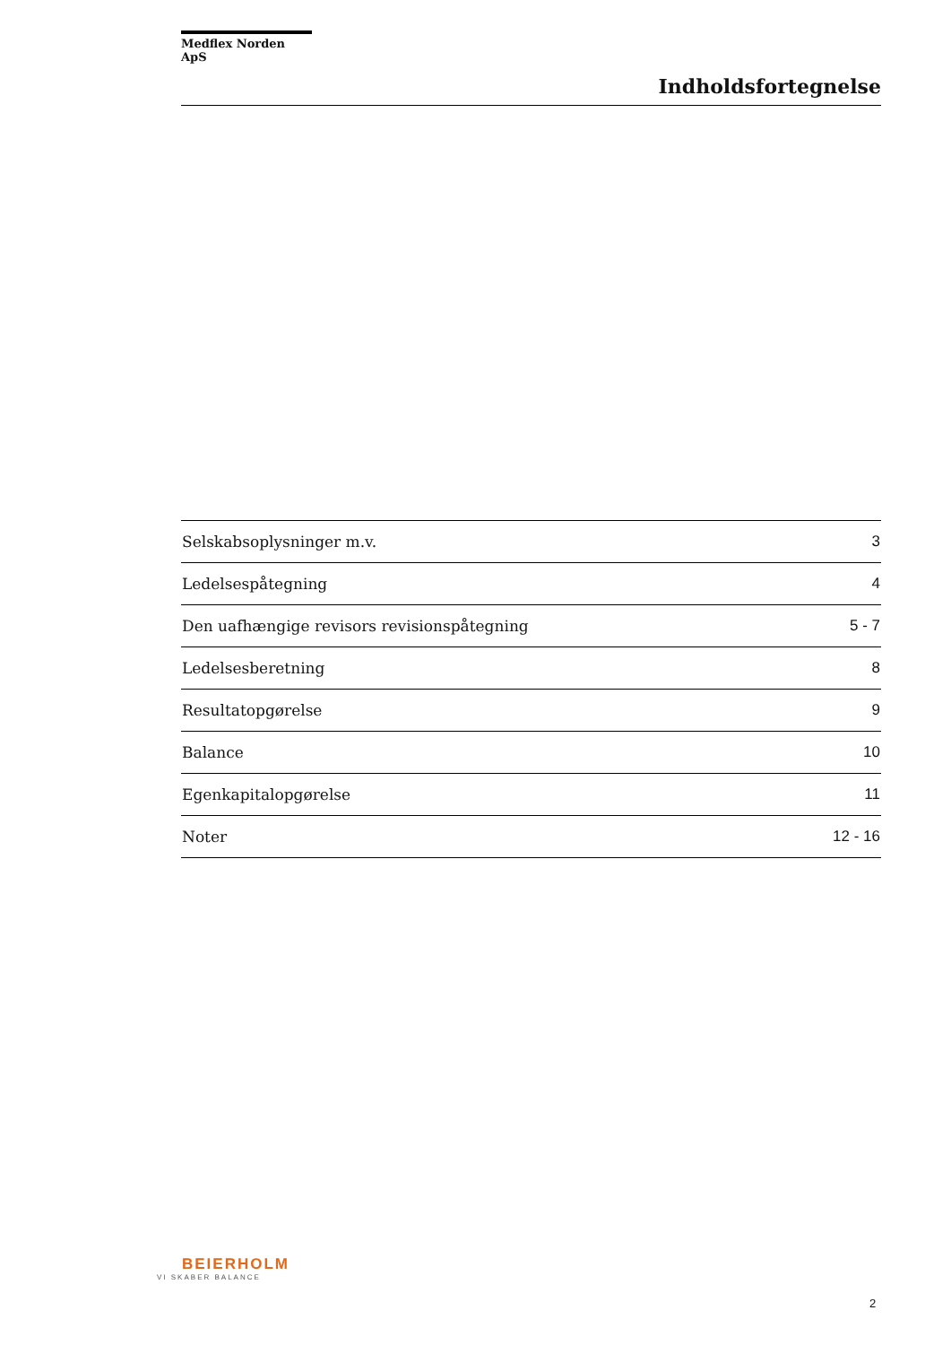Medflex Norden ApS
Indholdsfortegnelse
| Selskabsoplysninger m.v. | 3 |
| Ledelsespåtegning | 4 |
| Den uafhængige revisors revisionspåtegning | 5 - 7 |
| Ledelsesberetning | 8 |
| Resultatopgørelse | 9 |
| Balance | 10 |
| Egenkapitalopgørelse | 11 |
| Noter | 12 - 16 |
BEIERHOLM
VI SKABER BALANCE
2